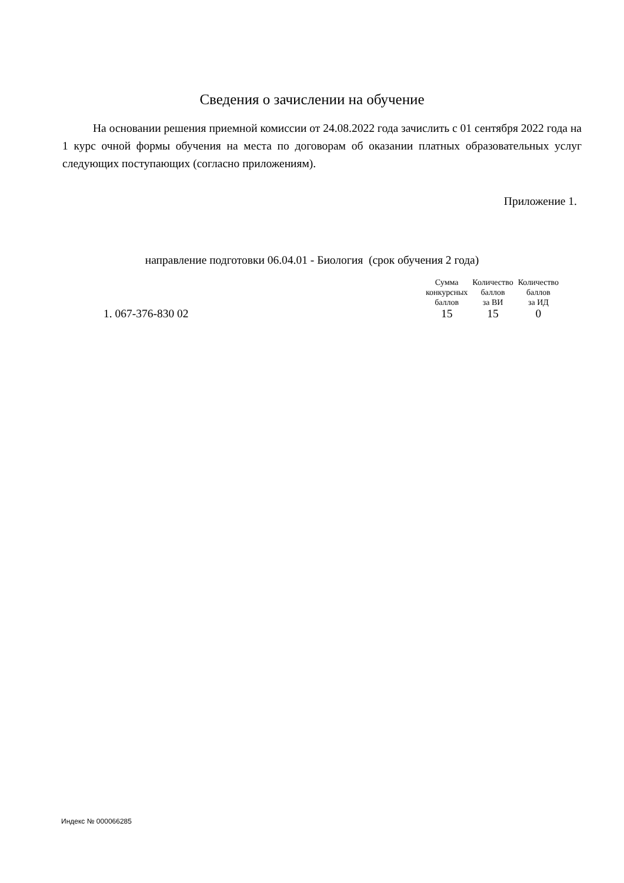Сведения о зачислении на обучение
На основании решения приемной комиссии от 24.08.2022 года зачислить с 01 сентября 2022 года на 1 курс очной формы обучения на места по договорам об оказании платных образовательных услуг следующих поступающих (согласно приложениям).
Приложение 1.
направление подготовки 06.04.01 - Биология (срок обучения 2 года)
| | Сумма конкурсных баллов | Количество баллов за ВИ | Количество баллов за ИД |
| --- | --- | --- | --- |
| 1. 067-376-830 02 | 15 | 15 | 0 |
Индекс № 000066285